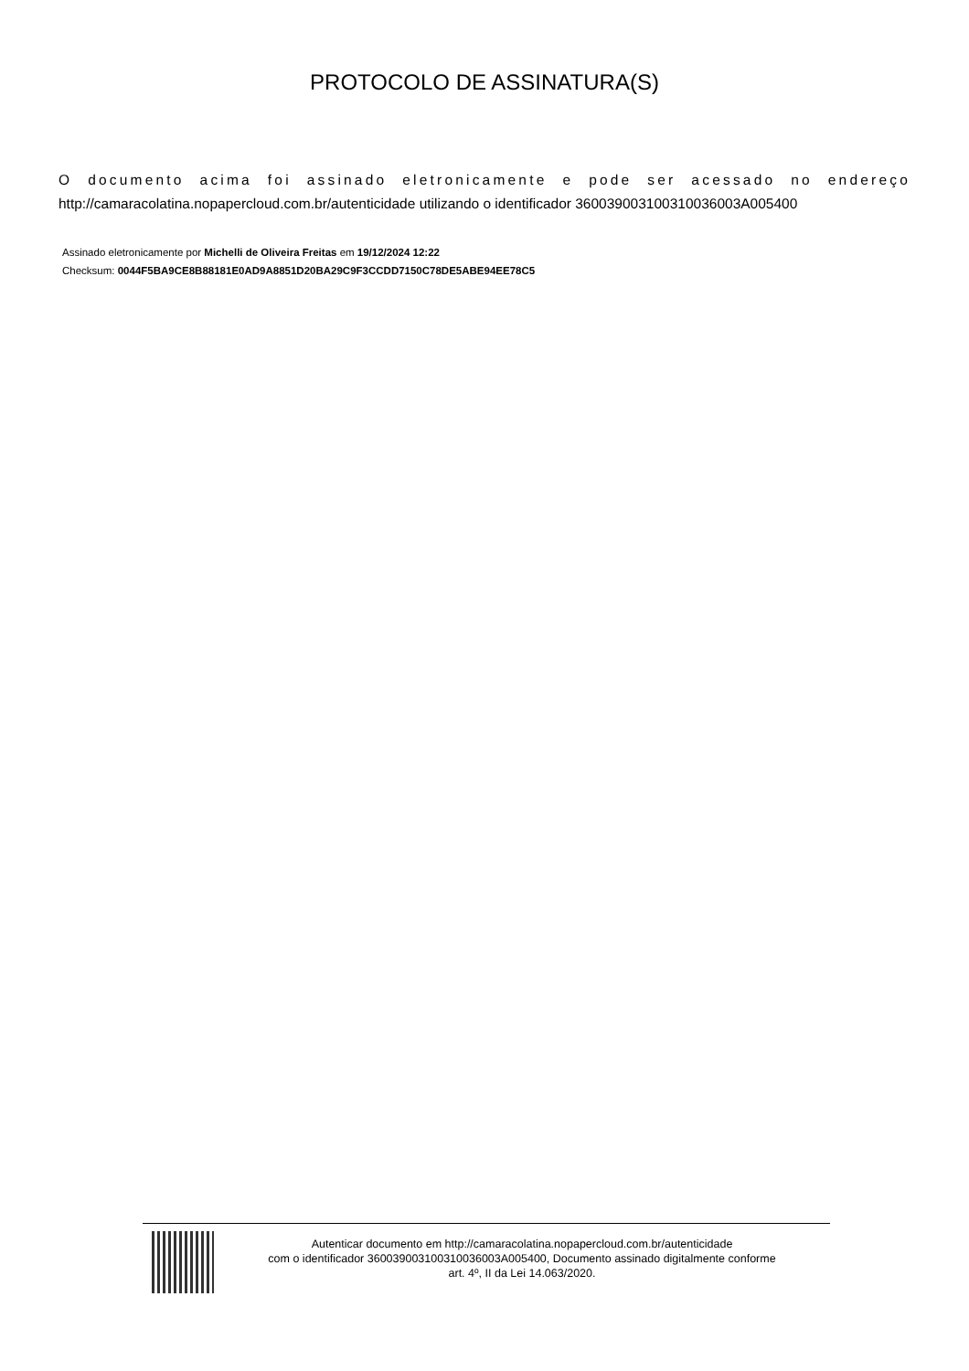PROTOCOLO DE ASSINATURA(S)
O documento acima foi assinado eletronicamente e pode ser acessado no endereço http://camaracolatina.nopapercloud.com.br/autenticidade utilizando o identificador 360039003100310036003A005400
Assinado eletronicamente por Michelli de Oliveira Freitas em 19/12/2024 12:22
Checksum: 0044F5BA9CE8B88181E0AD9A8851D20BA29C9F3CCDD7150C78DE5ABE94EE78C5
Autenticar documento em http://camaracolatina.nopapercloud.com.br/autenticidade
com o identificador 360039003100310036003A005400, Documento assinado digitalmente conforme
art. 4º, II da Lei 14.063/2020.